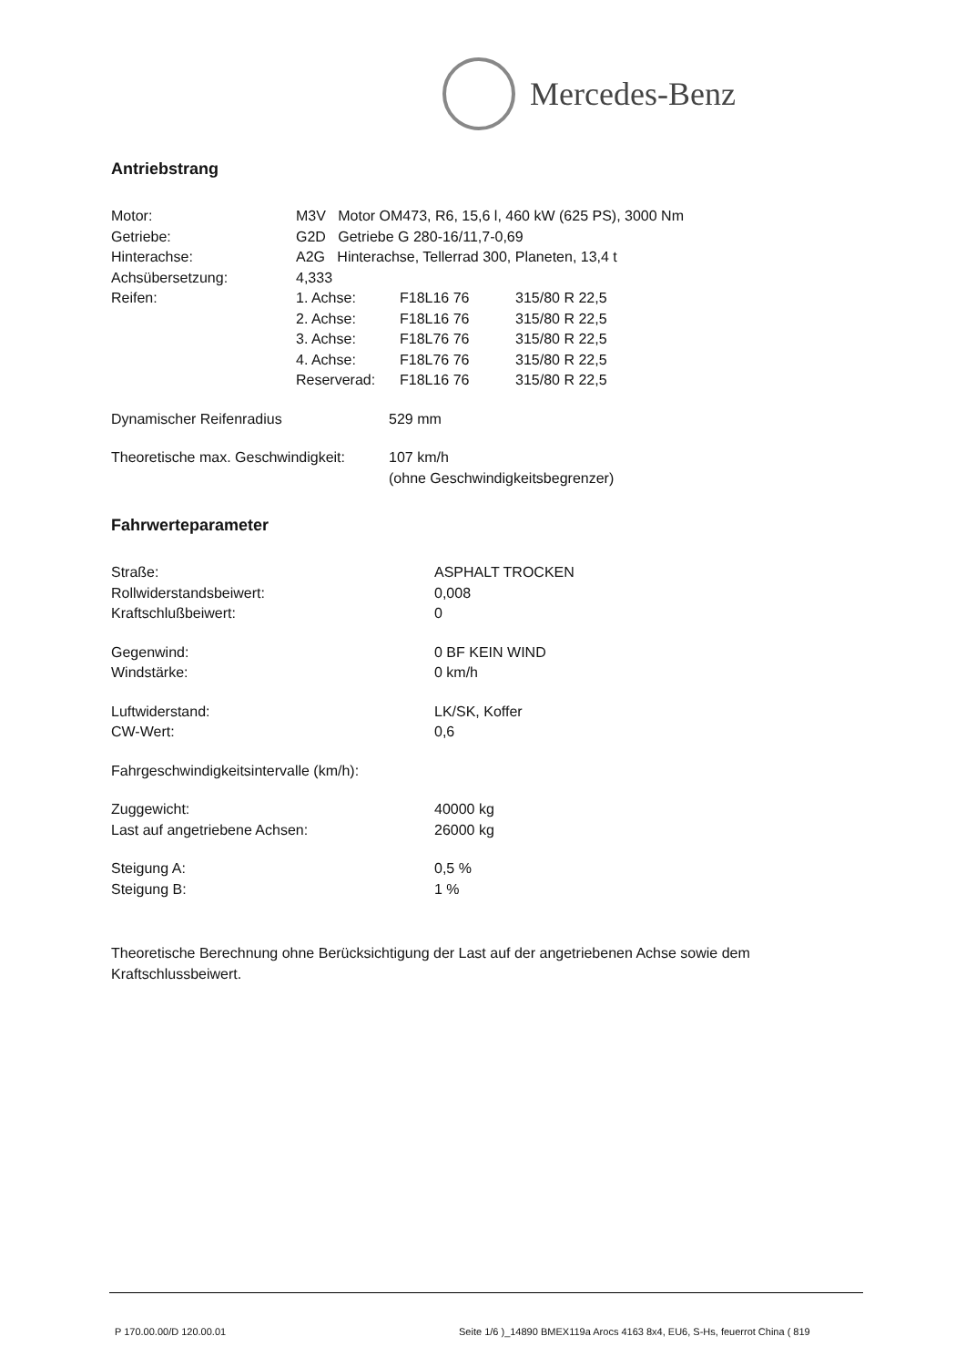Mercedes-Benz
Antriebstrang
| Motor: | M3V Motor OM473, R6, 15,6 l, 460 kW (625 PS), 3000 Nm | | |
| Getriebe: | G2D Getriebe G 280-16/11,7-0,69 | | |
| Hinterachse: | A2G Hinterachse, Tellerrad 300, Planeten, 13,4 t | | |
| Achsübersetzung: | 4,333 | | |
| Reifen: | 1. Achse: | F18L16 76 | 315/80 R 22,5 |
| | 2. Achse: | F18L16 76 | 315/80 R 22,5 |
| | 3. Achse: | F18L76 76 | 315/80 R 22,5 |
| | 4. Achse: | F18L76 76 | 315/80 R 22,5 |
| | Reserverad: | F18L16 76 | 315/80 R 22,5 |
| Dynamischer Reifenradius | 529 mm |
| Theoretische max. Geschwindigkeit: | 107 km/h (ohne Geschwindigkeitsbegrenzer) |
Fahrwerteparameter
| Straße: | ASPHALT TROCKEN |
| Rollwiderstandsbeiwert: | 0,008 |
| Kraftschlußbeiwert: | 0 |
| Gegenwind: | 0 BF KEIN WIND |
| Windstärke: | 0 km/h |
| Luftwiderstand: | LK/SK, Koffer |
| CW-Wert: | 0,6 |
| Fahrgeschwindigkeitsintervalle (km/h): | |
| Zuggewicht: | 40000 kg |
| Last auf angetriebene Achsen: | 26000 kg |
| Steigung A: | 0,5 % |
| Steigung B: | 1 % |
Theoretische Berechnung ohne Berücksichtigung der Last auf der angetriebenen Achse sowie dem Kraftschlussbeiwert.
P 170.00.00/D 120.00.01 Seite 1/6 )_14890
BMEX119a Arocs 4163 8x4, EU6, S-Hs, feuerrot China ( 819